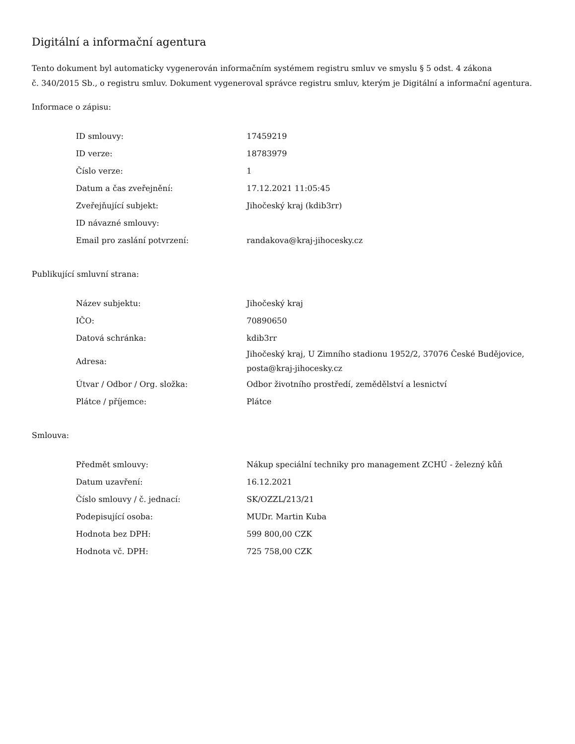Digitální a informační agentura
Tento dokument byl automaticky vygenerován informačním systémem registru smluv ve smyslu § 5 odst. 4 zákona
č. 340/2015 Sb., o registru smluv. Dokument vygeneroval správce registru smluv, kterým je Digitální a informační agentura.
Informace o zápisu:
| ID smlouvy: | 17459219 |
| ID verze: | 18783979 |
| Číslo verze: | 1 |
| Datum a čas zveřejnění: | 17.12.2021 11:05:45 |
| Zveřejňující subjekt: | Jihočeský kraj (kdib3rr) |
| ID návazné smlouvy: | |
| Email pro zaslání potvrzení: | randakova@kraj-jihocesky.cz |
Publikující smluvní strana:
| Název subjektu: | Jihočeský kraj |
| IČO: | 70890650 |
| Datová schránka: | kdib3rr |
| Adresa: | Jihočeský kraj, U Zimního stadionu 1952/2, 37076 České Budějovice, posta@kraj-jihocesky.cz |
| Útvar / Odbor / Org. složka: | Odbor životního prostředí, zemědělství a lesnictví |
| Plátce / příjemce: | Plátce |
Smlouva:
| Předmět smlouvy: | Nákup speciální techniky pro management ZCHÚ - železný kůň |
| Datum uzavření: | 16.12.2021 |
| Číslo smlouvy / č. jednací: | SK/OZZL/213/21 |
| Podepisující osoba: | MUDr. Martin Kuba |
| Hodnota bez DPH: | 599 800,00 CZK |
| Hodnota vč. DPH: | 725 758,00 CZK |